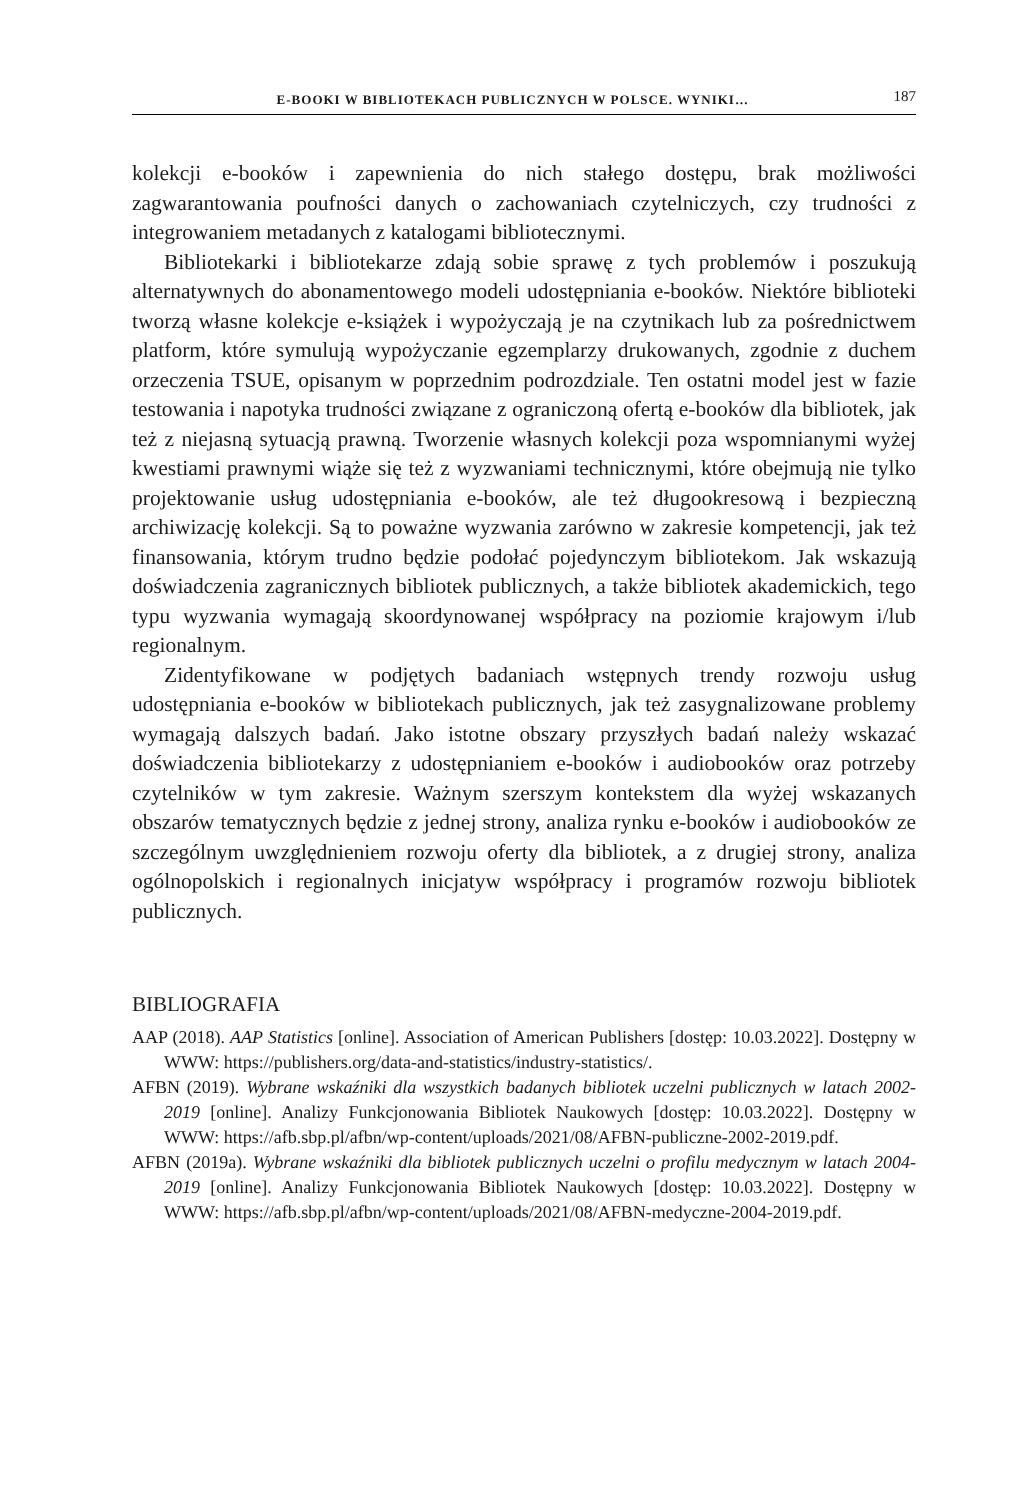E-BOOKI W BIBLIOTEKACH PUBLICZNYCH W POLSCE. WYNIKI… 187
kolekcji e-booków i zapewnienia do nich stałego dostępu, brak możliwości zagwarantowania poufności danych o zachowaniach czytelniczych, czy trudności z integrowaniem metadanych z katalogami bibliotecznymi.
Bibliotekarki i bibliotekarze zdają sobie sprawę z tych problemów i poszukują alternatywnych do abonamentowego modeli udostępniania e-booków. Niektóre biblioteki tworzą własne kolekcje e-książek i wypożyczają je na czytnikach lub za pośrednictwem platform, które symulują wypożyczanie egzemplarzy drukowanych, zgodnie z duchem orzeczenia TSUE, opisanym w poprzednim podrozdziale. Ten ostatni model jest w fazie testowania i napotyka trudności związane z ograniczoną ofertą e-booków dla bibliotek, jak też z niejasną sytuacją prawną. Tworzenie własnych kolekcji poza wspomnianymi wyżej kwestiami prawnymi wiąże się też z wyzwaniami technicznymi, które obejmują nie tylko projektowanie usług udostępniania e-booków, ale też długookresową i bezpieczną archiwizację kolekcji. Są to poważne wyzwania zarówno w zakresie kompetencji, jak też finansowania, którym trudno będzie podołać pojedynczym bibliotekom. Jak wskazują doświadczenia zagranicznych bibliotek publicznych, a także bibliotek akademickich, tego typu wyzwania wymagają skoordynowanej współpracy na poziomie krajowym i/lub regionalnym.
Zidentyfikowane w podjętych badaniach wstępnych trendy rozwoju usług udostępniania e-booków w bibliotekach publicznych, jak też zasygnalizowane problemy wymagają dalszych badań. Jako istotne obszary przyszłych badań należy wskazać doświadczenia bibliotekarzy z udostępnianiem e-booków i audiobooków oraz potrzeby czytelników w tym zakresie. Ważnym szerszym kontekstem dla wyżej wskazanych obszarów tematycznych będzie z jednej strony, analiza rynku e-booków i audiobooków ze szczególnym uwzględnieniem rozwoju oferty dla bibliotek, a z drugiej strony, analiza ogólnopolskich i regionalnych inicjatyw współpracy i programów rozwoju bibliotek publicznych.
BIBLIOGRAFIA
AAP (2018). AAP Statistics [online]. Association of American Publishers [dostęp: 10.03.2022]. Dostępny w WWW: https://publishers.org/data-and-statistics/industry-statistics/.
AFBN (2019). Wybrane wskaźniki dla wszystkich badanych bibliotek uczelni publicznych w latach 2002-2019 [online]. Analizy Funkcjonowania Bibliotek Naukowych [dostęp: 10.03.2022]. Dostępny w WWW: https://afb.sbp.pl/afbn/wp-content/uploads/2021/08/AFBN-publiczne-2002-2019.pdf.
AFBN (2019a). Wybrane wskaźniki dla bibliotek publicznych uczelni o profilu medycznym w latach 2004-2019 [online]. Analizy Funkcjonowania Bibliotek Naukowych [dostęp: 10.03.2022]. Dostępny w WWW: https://afb.sbp.pl/afbn/wp-content/uploads/2021/08/AFBN-medyczne-2004-2019.pdf.